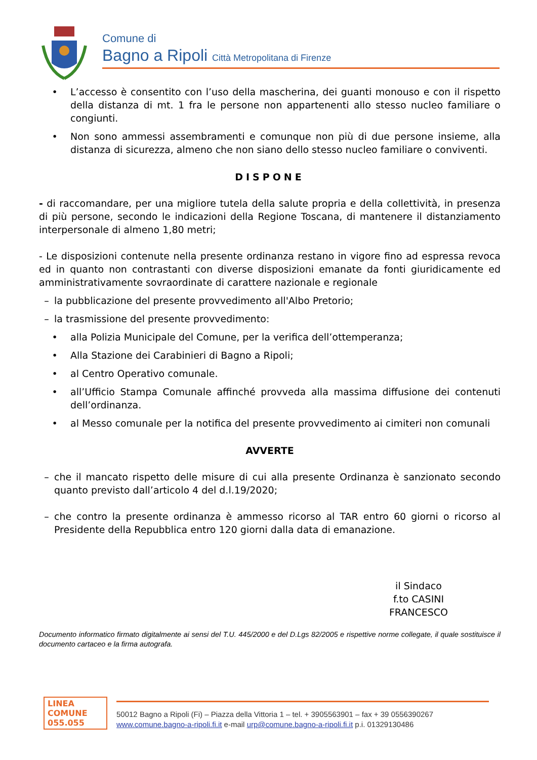Comune di
Bagno a Ripoli Città Metropolitana di Firenze
• L’accesso è consentito con l’uso della mascherina, dei guanti monouso e con il rispetto della distanza di mt. 1 fra le persone non appartenenti allo stesso nucleo familiare o congiunti.
• Non sono ammessi assembramenti e comunque non più di due persone insieme, alla distanza di sicurezza, almeno che non siano dello stesso nucleo familiare o conviventi.
DISPONE
- di raccomandare, per una migliore tutela della salute propria e della collettività, in presenza di più persone, secondo le indicazioni della Regione Toscana, di mantenere il distanziamento interpersonale di almeno 1,80 metri;
- Le disposizioni contenute nella presente ordinanza restano in vigore fino ad espressa revoca ed in quanto non contrastanti con diverse disposizioni emanate da fonti giuridicamente ed amministrativamente sovraordinate di carattere nazionale e regionale
– la pubblicazione del presente provvedimento all'Albo Pretorio;
– la trasmissione del presente provvedimento:
• alla Polizia Municipale del Comune, per la verifica dell’ottemperanza;
• Alla Stazione dei Carabinieri di Bagno a Ripoli;
• al Centro Operativo comunale.
• all’Ufficio Stampa Comunale affinché provveda alla massima diffusione dei contenuti dell’ordinanza.
• al Messo comunale per la notifica del presente provvedimento ai cimiteri non comunali
AVVERTE
– che il mancato rispetto delle misure di cui alla presente Ordinanza è sanzionato secondo quanto previsto dall’articolo 4 del d.l.19/2020;
– che contro la presente ordinanza è ammesso ricorso al TAR entro 60 giorni o ricorso al Presidente della Repubblica entro 120 giorni dalla data di emanazione.
il Sindaco
f.to CASINI FRANCESCO
Documento informatico firmato digitalmente ai sensi del T.U. 445/2000 e del D.Lgs 82/2005 e rispettive norme collegate, il quale sostituisce il documento cartaceo e la firma autografa.
LINEA
COMUNE
055.055
50012 Bagno a Ripoli (Fi) – Piazza della Vittoria 1 – tel. + 3905563901 – fax + 39 0556390267
www.comune.bagno-a-ripoli.fi.it e-mail urp@comune.bagno-a-ripoli.fi.it p.i. 01329130486